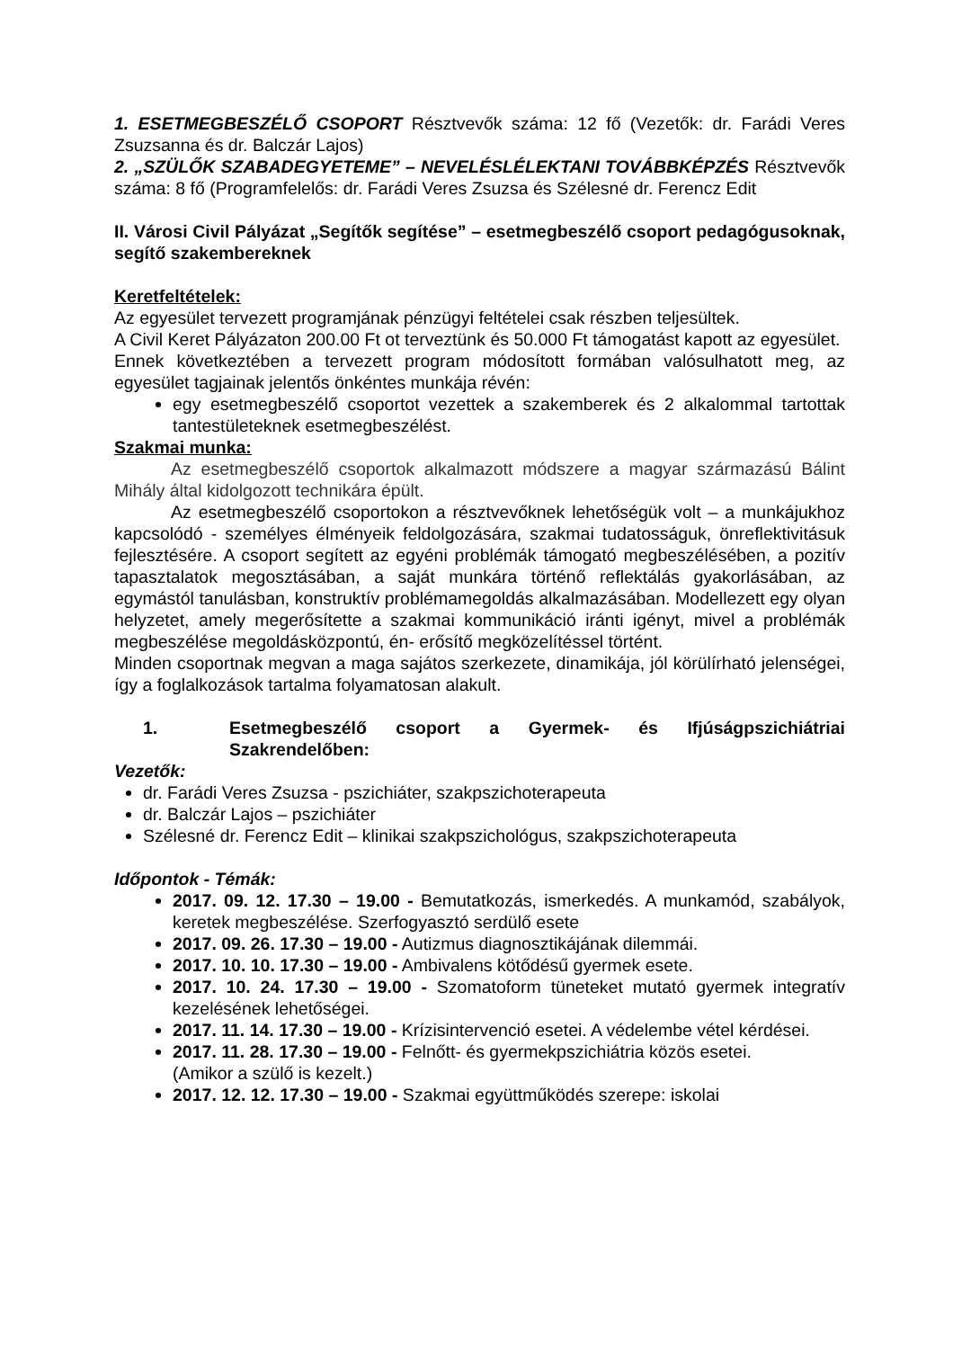1. ESETMEGBESZÉLŐ CSOPORT Résztvevők száma: 12 fő (Vezetők: dr. Farádi Veres Zsuzsanna és dr. Balczár Lajos)
2. „SZÜLŐK SZABADEGYETEME” – NEVELÉSLÉLEKTANI TOVÁBBKÉPZÉS Résztvevők száma: 8 fő (Programfelelős: dr. Farádi Veres Zsuzsa és Szélesné dr. Ferencz Edit
II. Városi Civil Pályázat „Segítők segítése” – esetmegbeszélő csoport pedagógusoknak, segítő szakembereknek
Keretfeltételek:
Az egyesület tervezett programjának pénzügyi feltételei csak részben teljesültek.
A Civil Keret Pályázaton 200.00 Ft ot terveztünk és 50.000 Ft támogatást kapott az egyesület.
Ennek következtében a tervezett program módosított formában valósulhatott meg, az egyesület tagjainak jelentős önkéntes munkája révén:
egy esetmegbeszélő csoportot vezettek a szakemberek és 2 alkalommal tartottak tantestületeknek esetmegbeszélést.
Szakmai munka:
Az esetmegbeszélő csoportok alkalmazott módszere a magyar származású Bálint Mihály által kidolgozott technikára épült.
Az esetmegbeszélő csoportokon a résztvevőknek lehetőségük volt – a munkájukhoz kapcsolódó - személyes élményeik feldolgozására, szakmai tudatosságuk, önreflektivitásuk fejlesztésére. A csoport segített az egyéni problémák támogató megbeszélésében, a pozitív tapasztalatok megosztásában, a saját munkára történő reflektálás gyakorlásában, az egymástól tanulásban, konstruktív problémamegoldás alkalmazásában. Modellezett egy olyan helyzetet, amely megerősítette a szakmai kommunikáció iránti igényt, mivel a problémák megbeszélése megoldásközpontú, én- erősítő megközelítéssel történt.
Minden csoportnak megvan a maga sajátos szerkezete, dinamikája, jól körülírható jelenségei, így a foglalkozások tartalma folyamatosan alakult.
1. Esetmegbeszélő csoport a Gyermek- és Ifjúságpszichiátriai Szakrendelőben:
Vezetők:
dr. Farádi Veres Zsuzsa - pszichiáter, szakpszichoterapeuta
dr. Balczár Lajos – pszichiáter
Szélesné dr. Ferencz Edit – klinikai szakpszichológus, szakpszichoterapeuta
Időpontok - Témák:
2017. 09. 12. 17.30 – 19.00 - Bemutatkozás, ismerkedés. A munkamód, szabályok, keretek megbeszélése. Szerfogyasztó serdülő esete
2017. 09. 26. 17.30 – 19.00 - Autizmus diagnosztikájának dilemmái.
2017. 10. 10. 17.30 – 19.00 - Ambivalens kötődésű gyermek esete.
2017. 10. 24. 17.30 – 19.00 - Szomatoform tüneteket mutató gyermek integratív kezelésének lehetőségei.
2017. 11. 14. 17.30 – 19.00 - Krízisintervenció esetei. A védelembe vétel kérdései.
2017. 11. 28. 17.30 – 19.00 - Felnőtt- és gyermekpszichiátria közös esetei.
(Amikor a szülő is kezelt.)
2017. 12. 12. 17.30 – 19.00 - Szakmai együttműködés szerepe: iskolai